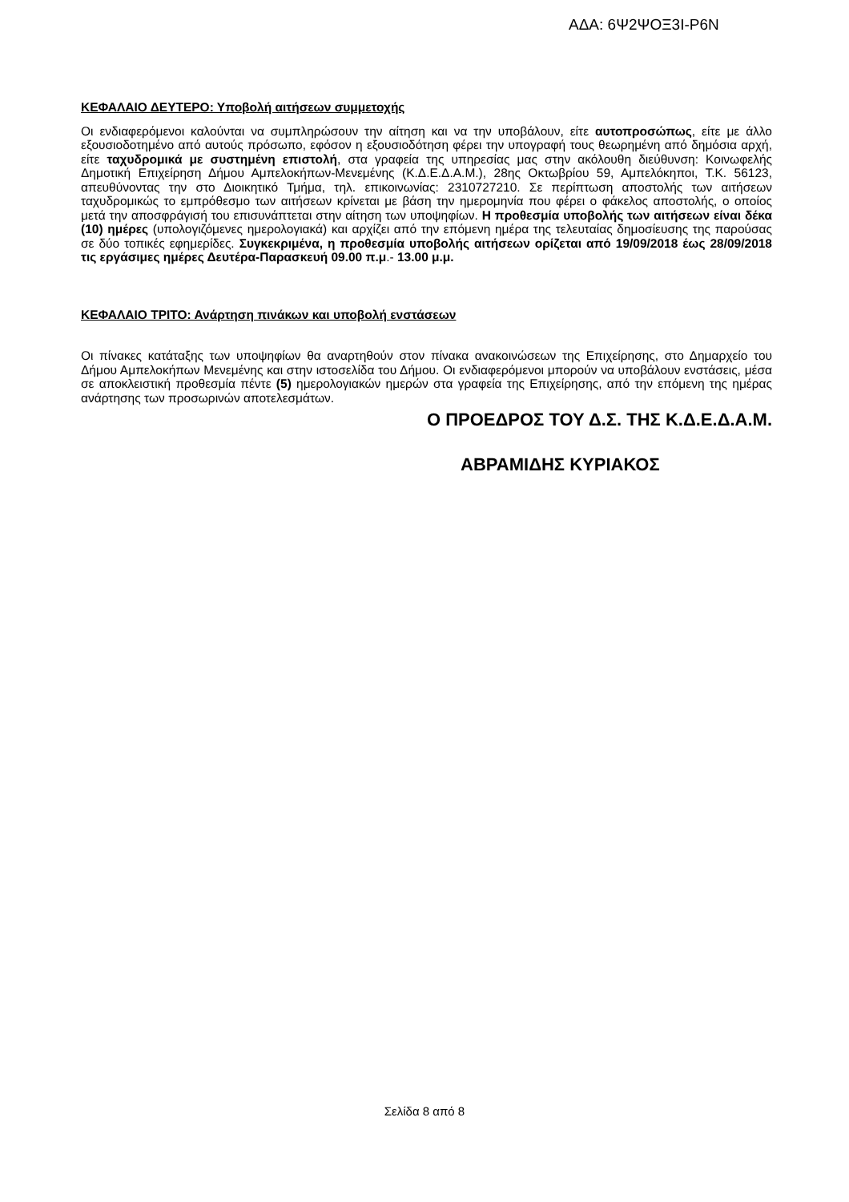ΑΔΑ: 6Ψ2ΨΟΞ3Ι-Ρ6Ν
ΚΕΦΑΛΑΙΟ ΔΕΥΤΕΡΟ: Υποβολή αιτήσεων συμμετοχής
Οι ενδιαφερόμενοι καλούνται να συμπληρώσουν την αίτηση και να την υποβάλουν, είτε αυτοπροσώπως, είτε με άλλο εξουσιοδοτημένο από αυτούς πρόσωπο, εφόσον η εξουσιοδότηση φέρει την υπογραφή τους θεωρημένη από δημόσια αρχή, είτε ταχυδρομικά με συστημένη επιστολή, στα γραφεία της υπηρεσίας μας στην ακόλουθη διεύθυνση: Κοινωφελής Δημοτική Επιχείρηση Δήμου Αμπελοκήπων-Μενεμένης (Κ.Δ.Ε.Δ.Α.Μ.), 28ης Οκτωβρίου 59, Αμπελόκηποι, Τ.Κ. 56123, απευθύνοντας την στο Διοικητικό Τμήμα, τηλ. επικοινωνίας: 2310727210. Σε περίπτωση αποστολής των αιτήσεων ταχυδρομικώς το εμπρόθεσμο των αιτήσεων κρίνεται με βάση την ημερομηνία που φέρει ο φάκελος αποστολής, ο οποίος μετά την αποσφράγισή του επισυνάπτεται στην αίτηση των υποψηφίων. Η προθεσμία υποβολής των αιτήσεων είναι δέκα (10) ημέρες (υπολογιζόμενες ημερολογιακά) και αρχίζει από την επόμενη ημέρα της τελευταίας δημοσίευσης της παρούσας σε δύο τοπικές εφημερίδες. Συγκεκριμένα, η προθεσμία υποβολής αιτήσεων ορίζεται από 19/09/2018 έως 28/09/2018 τις εργάσιμες ημέρες Δευτέρα-Παρασκευή 09.00 π.μ.- 13.00 μ.μ.
ΚΕΦΑΛΑΙΟ ΤΡΙΤΟ: Ανάρτηση πινάκων και υποβολή ενστάσεων
Οι πίνακες κατάταξης των υποψηφίων θα αναρτηθούν στον πίνακα ανακοινώσεων της Επιχείρησης, στο Δημαρχείο του Δήμου Αμπελοκήπων Μενεμένης και στην ιστοσελίδα του Δήμου. Οι ενδιαφερόμενοι μπορούν να υποβάλουν ενστάσεις, μέσα σε αποκλειστική προθεσμία πέντε (5) ημερολογιακών ημερών στα γραφεία της Επιχείρησης, από την επόμενη της ημέρας ανάρτησης των προσωρινών αποτελεσμάτων.
Ο ΠΡΟΕΔΡΟΣ ΤΟΥ Δ.Σ. ΤΗΣ Κ.Δ.Ε.Δ.Α.Μ.
ΑΒΡΑΜΙΔΗΣ ΚΥΡΙΑΚΟΣ
Σελίδα 8 από 8